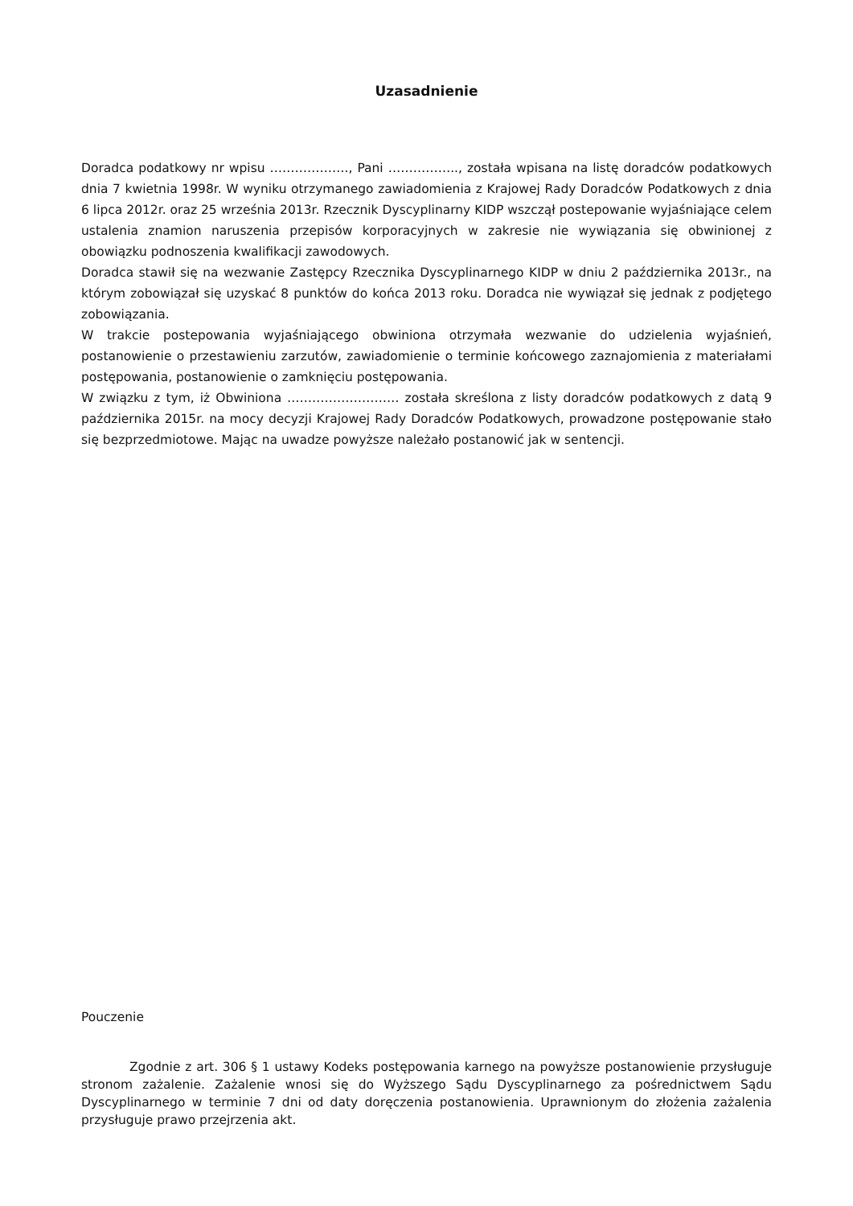Uzasadnienie
Doradca podatkowy nr wpisu ………………., Pani …………….., została wpisana na listę doradców podatkowych dnia 7 kwietnia 1998r. W wyniku otrzymanego zawiadomienia z Krajowej Rady Doradców Podatkowych z dnia 6 lipca 2012r. oraz 25 września 2013r. Rzecznik Dyscyplinarny KIDP wszczął postepowanie wyjaśniające celem ustalenia znamion naruszenia przepisów korporacyjnych w zakresie nie wywiązania się obwinionej z obowiązku podnoszenia kwalifikacji zawodowych.
Doradca stawił się na wezwanie Zastępcy Rzecznika Dyscyplinarnego KIDP w dniu 2 października 2013r., na którym zobowiązał się uzyskać 8 punktów do końca 2013 roku. Doradca nie wywiązał się jednak z podjętego zobowiązania.
W trakcie postepowania wyjaśniającego obwiniona otrzymała wezwanie do udzielenia wyjaśnień, postanowienie o przestawieniu zarzutów, zawiadomienie o terminie końcowego zaznajomienia z materiałami postępowania, postanowienie o zamknięciu postępowania.
W związku z tym, iż Obwiniona ……………………… została skreślona z listy doradców podatkowych z datą 9 października 2015r. na mocy decyzji Krajowej Rady Doradców Podatkowych, prowadzone postępowanie stało się bezprzedmiotowe. Mając na uwadze powyższe należało postanowić jak w sentencji.
Pouczenie
Zgodnie z art. 306 § 1 ustawy Kodeks postępowania karnego na powyższe postanowienie przysługuje stronom zażalenie. Zażalenie wnosi się do Wyższego Sądu Dyscyplinarnego za pośrednictwem Sądu Dyscyplinarnego w terminie 7 dni od daty doręczenia postanowienia. Uprawnionym do złożenia zażalenia przysługuje prawo przejrzenia akt.